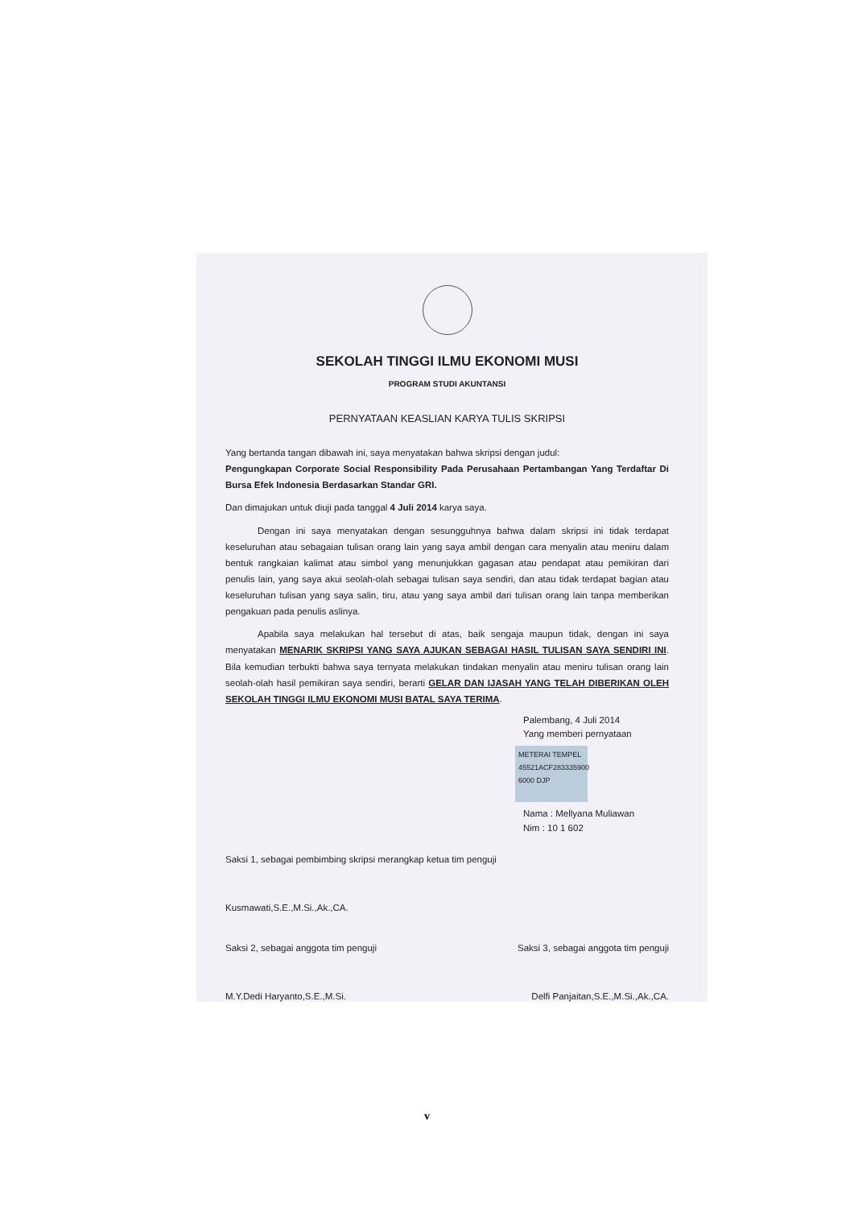SEKOLAH TINGGI ILMU EKONOMI MUSI
PROGRAM STUDI AKUNTANSI
PERNYATAAN KEASLIAN KARYA TULIS SKRIPSI
Yang bertanda tangan dibawah ini, saya menyatakan bahwa skripsi dengan judul:
Pengungkapan Corporate Social Responsibility Pada Perusahaan Pertambangan Yang Terdaftar Di Bursa Efek Indonesia Berdasarkan Standar GRI.
Dan dimajukan untuk diuji pada tanggal 4 Juli 2014 karya saya.
Dengan ini saya menyatakan dengan sesungguhnya bahwa dalam skripsi ini tidak terdapat keseluruhan atau sebagaian tulisan orang lain yang saya ambil dengan cara menyalin atau meniru dalam bentuk rangkaian kalimat atau simbol yang menunjukkan gagasan atau pendapat atau pemikiran dari penulis lain, yang saya akui seolah-olah sebagai tulisan saya sendiri, dan atau tidak terdapat bagian atau keseluruhan tulisan yang saya salin, tiru, atau yang saya ambil dari tulisan orang lain tanpa memberikan pengakuan pada penulis aslinya.
Apabila saya melakukan hal tersebut di atas, baik sengaja maupun tidak, dengan ini saya menyatakan MENARIK SKRIPSI YANG SAYA AJUKAN SEBAGAI HASIL TULISAN SAYA SENDIRI INI. Bila kemudian terbukti bahwa saya ternyata melakukan tindakan menyalin atau meniru tulisan orang lain seolah-olah hasil pemikiran saya sendiri, berarti GELAR DAN IJASAH YANG TELAH DIBERIKAN OLEH SEKOLAH TINGGI ILMU EKONOMI MUSI BATAL SAYA TERIMA.
Palembang, 4 Juli 2014
Yang memberi pernyataan
METERAI TEMPEL
45521ACF283335900
6000 DJP
Nama : Mellyana Muliawan
Nim : 10 1 602
Saksi 1, sebagai pembimbing skripsi merangkap ketua tim penguji
Kusmawati,S.E.,M.Si.,Ak.,CA.
Saksi 2, sebagai anggota tim penguji
Saksi 3, sebagai anggota tim penguji
M.Y.Dedi Haryanto,S.E.,M.Si. Delfi Panjaitan,S.E.,M.Si.,Ak.,CA.
v